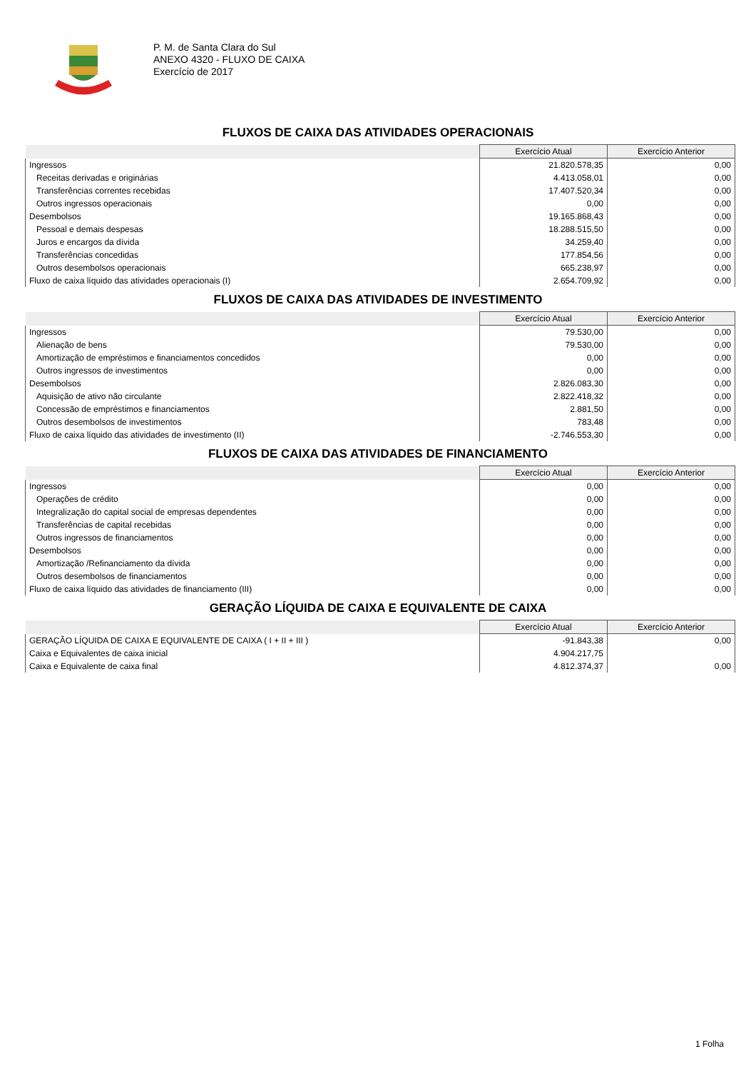P. M. de Santa Clara do Sul
ANEXO 4320 - FLUXO DE CAIXA
Exercício de 2017
FLUXOS DE CAIXA DAS ATIVIDADES OPERACIONAIS
| | Exercício Atual | Exercício Anterior |
| --- | --- | --- |
| Ingressos | 21.820.578,35 | 0,00 |
| Receitas derivadas e originárias | 4.413.058,01 | 0,00 |
| Transferências correntes recebidas | 17.407.520,34 | 0,00 |
| Outros ingressos operacionais | 0,00 | 0,00 |
| Desembolsos | 19.165.868,43 | 0,00 |
| Pessoal e demais despesas | 18.288.515,50 | 0,00 |
| Juros e encargos da dívida | 34.259,40 | 0,00 |
| Transferências concedidas | 177.854,56 | 0,00 |
| Outros desembolsos operacionais | 665.238,97 | 0,00 |
| Fluxo de caixa líquido das atividades operacionais (I) | 2.654.709,92 | 0,00 |
FLUXOS DE CAIXA DAS ATIVIDADES DE INVESTIMENTO
| | Exercício Atual | Exercício Anterior |
| --- | --- | --- |
| Ingressos | 79.530,00 | 0,00 |
| Alienação de bens | 79.530,00 | 0,00 |
| Amortização de empréstimos e financiamentos concedidos | 0,00 | 0,00 |
| Outros ingressos de investimentos | 0,00 | 0,00 |
| Desembolsos | 2.826.083,30 | 0,00 |
| Aquisição de ativo não circulante | 2.822.418,32 | 0,00 |
| Concessão de empréstimos e financiamentos | 2.881,50 | 0,00 |
| Outros desembolsos de investimentos | 783,48 | 0,00 |
| Fluxo de caixa líquido das atividades de investimento (II) | -2.746.553,30 | 0,00 |
FLUXOS DE CAIXA DAS ATIVIDADES DE FINANCIAMENTO
| | Exercício Atual | Exercício Anterior |
| --- | --- | --- |
| Ingressos | 0,00 | 0,00 |
| Operações de crédito | 0,00 | 0,00 |
| Integralização do capital social de empresas dependentes | 0,00 | 0,00 |
| Transferências de capital recebidas | 0,00 | 0,00 |
| Outros ingressos de financiamentos | 0,00 | 0,00 |
| Desembolsos | 0,00 | 0,00 |
| Amortização /Refinanciamento da dívida | 0,00 | 0,00 |
| Outros desembolsos de financiamentos | 0,00 | 0,00 |
| Fluxo de caixa líquido das atividades de financiamento (III) | 0,00 | 0,00 |
GERAÇÃO LÍQUIDA DE CAIXA E EQUIVALENTE DE CAIXA
| | Exercício Atual | Exercício Anterior |
| --- | --- | --- |
| GERAÇÃO LÍQUIDA DE CAIXA E EQUIVALENTE DE CAIXA ( I + II + III ) | -91.843,38 | 0,00 |
| Caixa e Equivalentes de caixa inicial | 4.904.217,75 | |
| Caixa e Equivalente de caixa final | 4.812.374,37 | 0,00 |
1 Folha